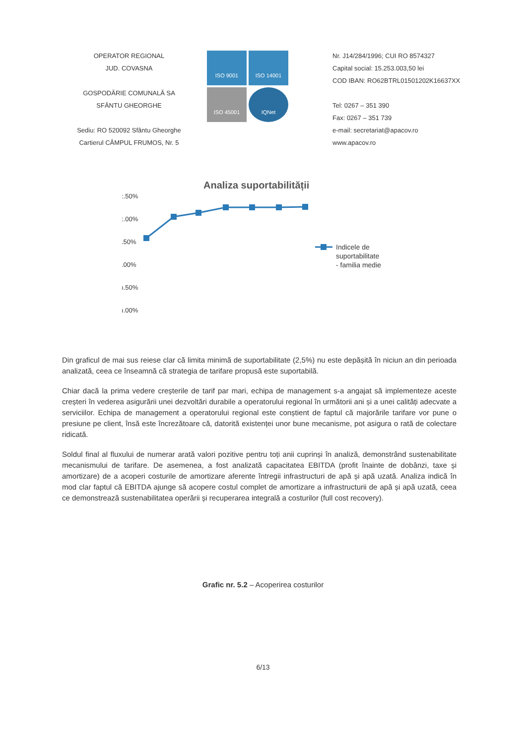OPERATOR REGIONAL
JUD. COVASNA
GOSPODĂRIE COMUNALĂ SA
SFÂNTU GHEORGHE
Sediu: RO 520092 Sfântu Gheorghe
Cartierul CÂMPUL FRUMOS, Nr. 5
ISO 9001 ISO 14001 ISO 45001 IQNet
Nr. J14/284/1996; CUI RO 8574327
Capital social: 15.253.003,50 lei
COD IBAN: RO62BTRL01501202K16637XX
Tel: 0267 – 351 390
Fax: 0267 – 351 739
e-mail: secretariat@apacov.ro
www.apacov.ro
Analiza suportabilității
:.50%
:.00%
.50%
.00%
ı.50%
ı.00%
Indicele de suportabilitate - familia medie
Din graficul de mai sus reiese clar că limita minimă de suportabilitate (2,5%) nu este depășită în niciun an din perioada analizată, ceea ce înseamnă că strategia de tarifare propusă este suportabilă.
Chiar dacă la prima vedere creșterile de tarif par mari, echipa de management s-a angajat să implementeze aceste creșteri în vederea asigurării unei dezvoltări durabile a operatorului regional în următorii ani și a unei calități adecvate a serviciilor. Echipa de management a operatorului regional este conștient de faptul că majorările tarifare vor pune o presiune pe client, însă este încrezătoare că, datorită existenței unor bune mecanisme, pot asigura o rată de colectare ridicată.
Soldul final al fluxului de numerar arată valori pozitive pentru toți anii cuprinși în analiză, demonstrând sustenabilitate mecanismului de tarifare. De asemenea, a fost analizată capacitatea EBITDA (profit înainte de dobânzi, taxe și amortizare) de a acoperi costurile de amortizare aferente întregii infrastructuri de apă și apă uzată. Analiza indică în mod clar faptul că EBITDA ajunge să acopere costul complet de amortizare a infrastructurii de apă și apă uzată, ceea ce demonstrează sustenabilitatea operării și recuperarea integrală a costurilor (full cost recovery).
Grafic nr. 5.2 – Acoperirea costurilor
6/13